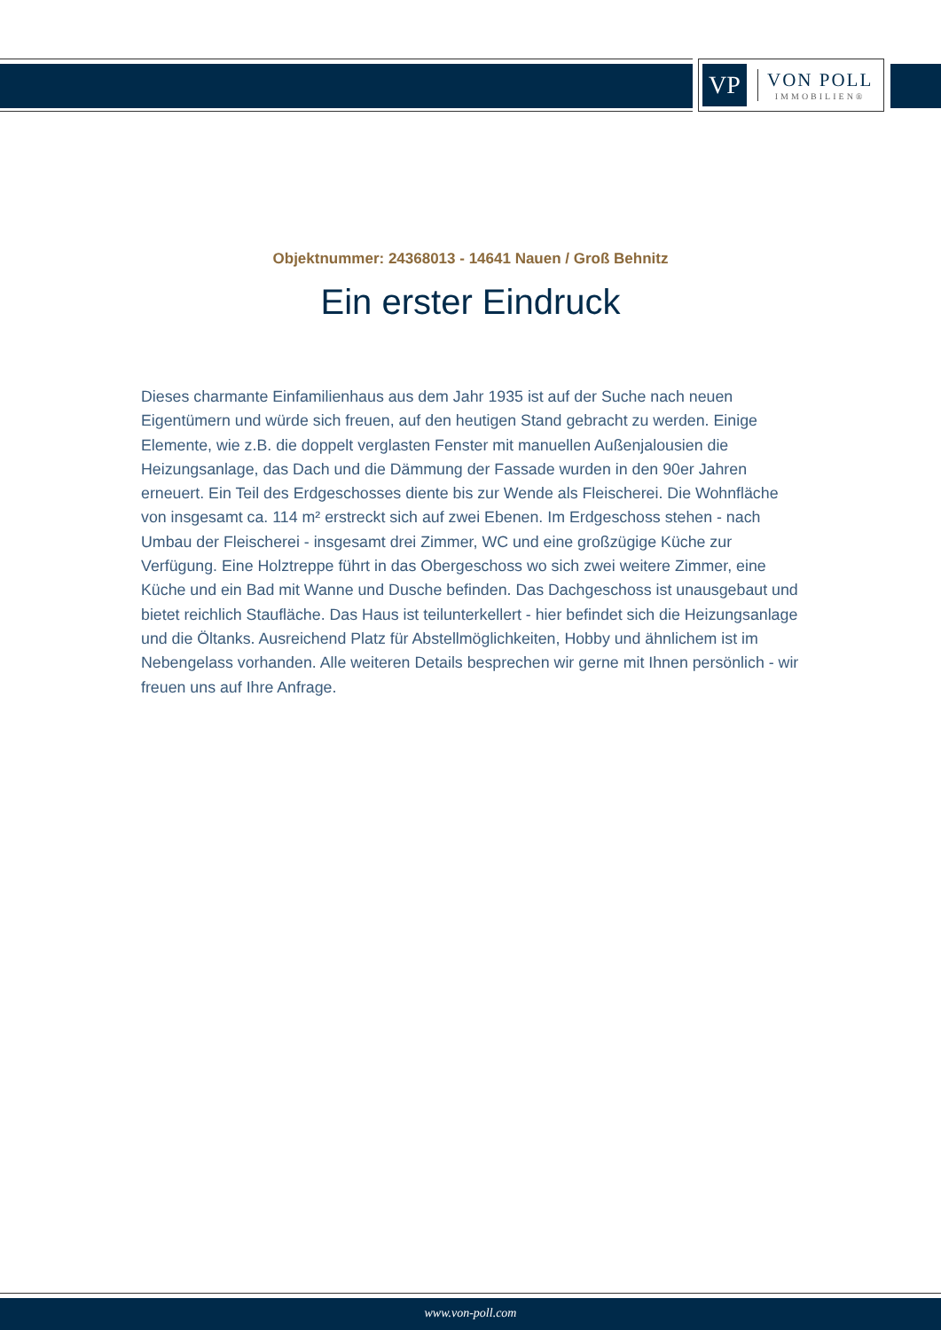VP
VON POLL
IMMOBILIEN®
Objektnummer: 24368013 - 14641 Nauen / Groß Behnitz
Ein erster Eindruck
Dieses charmante Einfamilienhaus aus dem Jahr 1935 ist auf der Suche nach neuen Eigentümern und würde sich freuen, auf den heutigen Stand gebracht zu werden. Einige Elemente, wie z.B. die doppelt verglasten Fenster mit manuellen Außenjalousien die Heizungsanlage, das Dach und die Dämmung der Fassade wurden in den 90er Jahren erneuert. Ein Teil des Erdgeschosses diente bis zur Wende als Fleischerei. Die Wohnfläche von insgesamt ca. 114 m² erstreckt sich auf zwei Ebenen. Im Erdgeschoss stehen - nach Umbau der Fleischerei - insgesamt drei Zimmer, WC und eine großzügige Küche zur Verfügung. Eine Holztreppe führt in das Obergeschoss wo sich zwei weitere Zimmer, eine Küche und ein Bad mit Wanne und Dusche befinden. Das Dachgeschoss ist unausgebaut und bietet reichlich Staufläche. Das Haus ist teilunterkellert - hier befindet sich die Heizungsanlage und die Öltanks. Ausreichend Platz für Abstellmöglichkeiten, Hobby und ähnlichem ist im Nebengelass vorhanden. Alle weiteren Details besprechen wir gerne mit Ihnen persönlich - wir freuen uns auf Ihre Anfrage.
www.von-poll.com